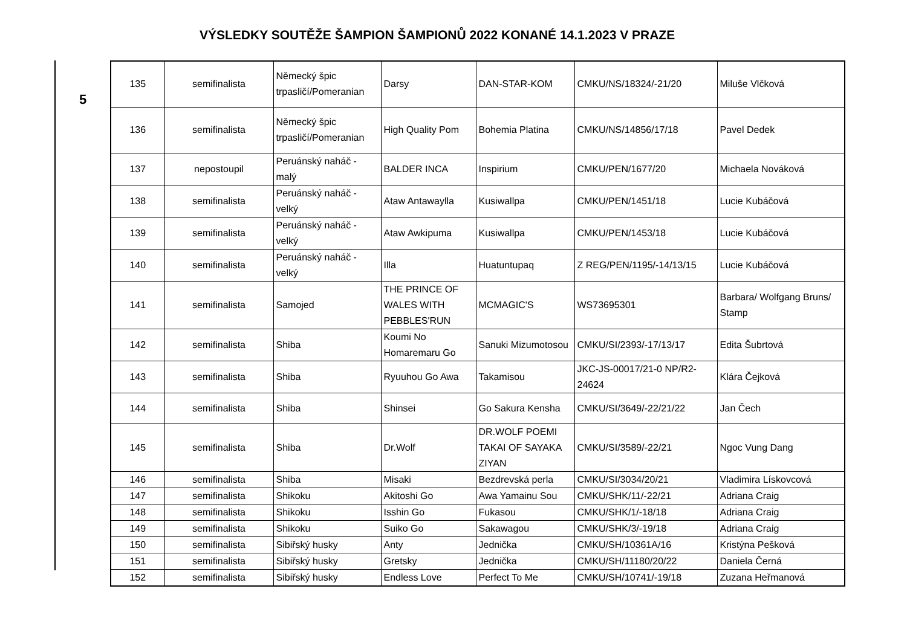VÝSLEDKY SOUTĚŽE ŠAMPION ŠAMPIONŮ 2022 KONANÉ 14.1.2023 V PRAZE
5
| 135 | semifinalista | Německý špic trpasličí/Pomeranian | Darsy | DAN-STAR-KOM | CMKU/NS/18324/-21/20 | Miluše Vlčková |
| 136 | semifinalista | Německý špic trpasličí/Pomeranian | High Quality Pom | Bohemia Platina | CMKU/NS/14856/17/18 | Pavel Dedek |
| 137 | nepostoupil | Peruánský naháč - malý | BALDER INCA | Inspirium | CMKU/PEN/1677/20 | Michaela Nováková |
| 138 | semifinalista | Peruánský naháč - velký | Ataw Antawaylla | Kusiwallpa | CMKU/PEN/1451/18 | Lucie Kubáčová |
| 139 | semifinalista | Peruánský naháč - velký | Ataw Awkipuma | Kusiwallpa | CMKU/PEN/1453/18 | Lucie Kubáčová |
| 140 | semifinalista | Peruánský naháč - velký | Illa | Huatuntupaq | Z REG/PEN/1195/-14/13/15 | Lucie Kubáčová |
| 141 | semifinalista | Samojed | THE PRINCE OF WALES WITH PEBBLES'RUN | MCMAGIC'S | WS73695301 | Barbara/ Wolfgang Bruns/ Stamp |
| 142 | semifinalista | Shiba | Koumi No Homaremaru Go | Sanuki Mizumotosou | CMKU/SI/2393/-17/13/17 | Edita Šubrtová |
| 143 | semifinalista | Shiba | Ryuuhou Go Awa | Takamisou | JKC-JS-00017/21-0 NP/R2-24624 | Klára Čejková |
| 144 | semifinalista | Shiba | Shinsei | Go Sakura Kensha | CMKU/SI/3649/-22/21/22 | Jan Čech |
| 145 | semifinalista | Shiba | Dr.Wolf | DR.WOLF POEMI TAKAI OF SAYAKA ZIYAN | CMKU/SI/3589/-22/21 | Ngoc Vung Dang |
| 146 | semifinalista | Shiba | Misaki | Bezdrevská perla | CMKU/SI/3034/20/21 | Vladimira Lískovcová |
| 147 | semifinalista | Shikoku | Akitoshi Go | Awa Yamainu Sou | CMKU/SHK/11/-22/21 | Adriana Craig |
| 148 | semifinalista | Shikoku | Isshin Go | Fukasou | CMKU/SHK/1/-18/18 | Adriana Craig |
| 149 | semifinalista | Shikoku | Suiko Go | Sakawagou | CMKU/SHK/3/-19/18 | Adriana Craig |
| 150 | semifinalista | Sibiřský husky | Anty | Jednička | CMKU/SH/10361A/16 | Kristýna Pešková |
| 151 | semifinalista | Sibiřský husky | Gretsky | Jednička | CMKU/SH/11180/20/22 | Daniela Černá |
| 152 | semifinalista | Sibiřský husky | Endless Love | Perfect To Me | CMKU/SH/10741/-19/18 | Zuzana Heřmanová |